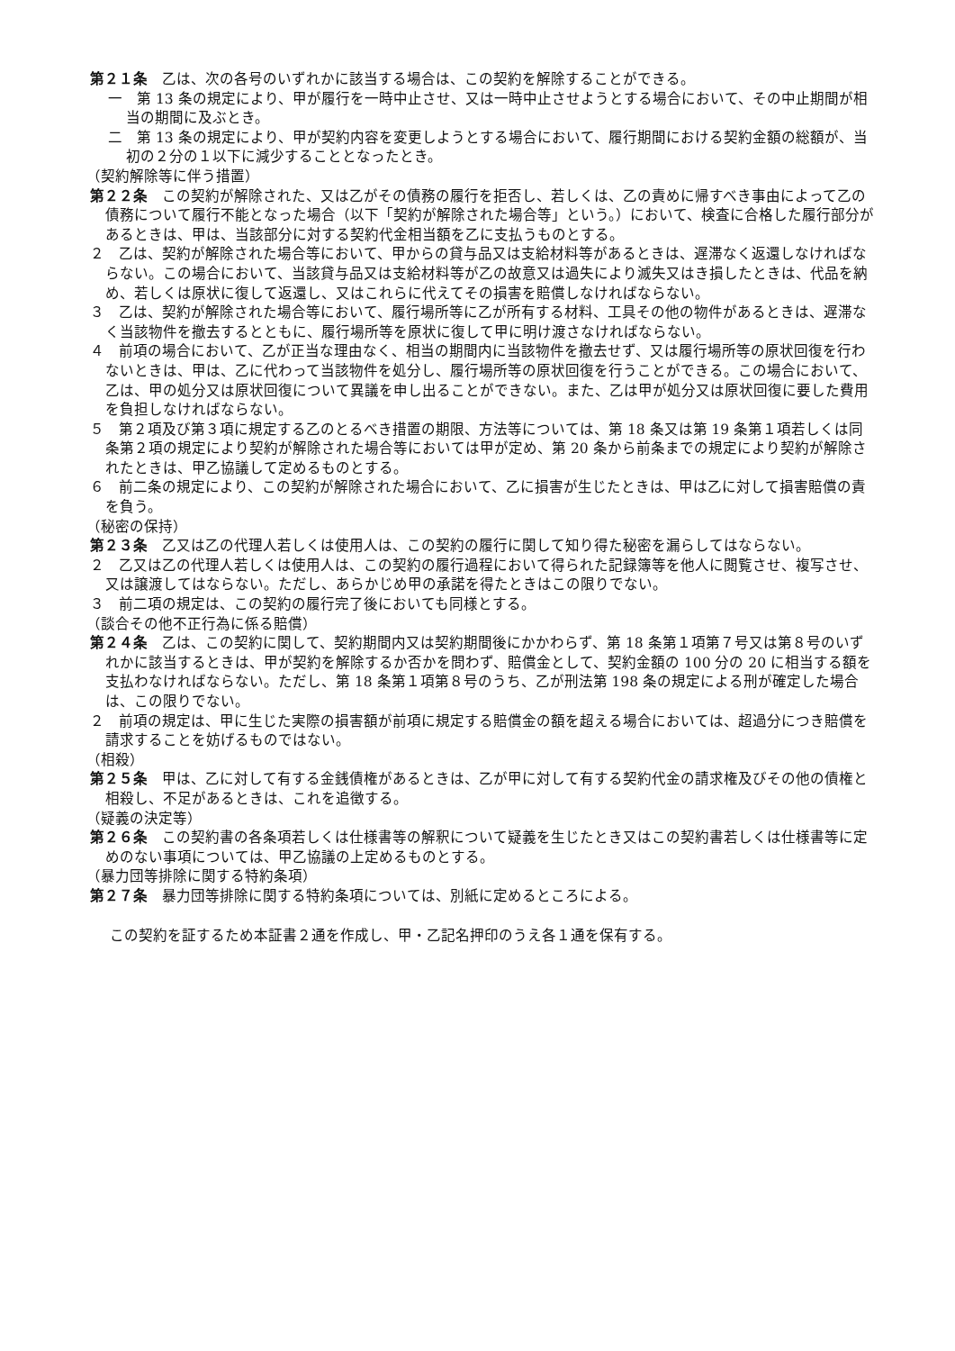第２１条　乙は、次の各号のいずれかに該当する場合は、この契約を解除することができる。
一　第 13 条の規定により、甲が履行を一時中止させ、又は一時中止させようとする場合において、その中止期間が相当の期間に及ぶとき。
二　第 13 条の規定により、甲が契約内容を変更しようとする場合において、履行期間における契約金額の総額が、当初の２分の１以下に減少することとなったとき。
（契約解除等に伴う措置）
第２２条　この契約が解除された、又は乙がその債務の履行を拒否し、若しくは、乙の責めに帰すべき事由によって乙の債務について履行不能となった場合（以下「契約が解除された場合等」という。）において、検査に合格した履行部分があるときは、甲は、当該部分に対する契約代金相当額を乙に支払うものとする。
２　乙は、契約が解除された場合等において、甲からの貸与品又は支給材料等があるときは、遅滞なく返還しなければならない。この場合において、当該貸与品又は支給材料等が乙の故意又は過失により滅失又はき損したときは、代品を納め、若しくは原状に復して返還し、又はこれらに代えてその損害を賠償しなければならない。
３　乙は、契約が解除された場合等において、履行場所等に乙が所有する材料、工具その他の物件があるときは、遅滞なく当該物件を撤去するとともに、履行場所等を原状に復して甲に明け渡さなければならない。
４　前項の場合において、乙が正当な理由なく、相当の期間内に当該物件を撤去せず、又は履行場所等の原状回復を行わないときは、甲は、乙に代わって当該物件を処分し、履行場所等の原状回復を行うことができる。この場合において、乙は、甲の処分又は原状回復について異議を申し出ることができない。また、乙は甲が処分又は原状回復に要した費用を負担しなければならない。
５　第２項及び第３項に規定する乙のとるべき措置の期限、方法等については、第 18 条又は第 19 条第１項若しくは同条第２項の規定により契約が解除された場合等においては甲が定め、第 20 条から前条までの規定により契約が解除されたときは、甲乙協議して定めるものとする。
６　前二条の規定により、この契約が解除された場合において、乙に損害が生じたときは、甲は乙に対して損害賠償の責を負う。
（秘密の保持）
第２３条　乙又は乙の代理人若しくは使用人は、この契約の履行に関して知り得た秘密を漏らしてはならない。
２　乙又は乙の代理人若しくは使用人は、この契約の履行過程において得られた記録簿等を他人に閲覧させ、複写させ、又は譲渡してはならない。ただし、あらかじめ甲の承諾を得たときはこの限りでない。
３　前二項の規定は、この契約の履行完了後においても同様とする。
（談合その他不正行為に係る賠償）
第２４条　乙は、この契約に関して、契約期間内又は契約期間後にかかわらず、第 18 条第１項第７号又は第８号のいずれかに該当するときは、甲が契約を解除するか否かを問わず、賠償金として、契約金額の 100 分の 20 に相当する額を支払わなければならない。ただし、第 18 条第１項第８号のうち、乙が刑法第 198 条の規定による刑が確定した場合は、この限りでない。
２　前項の規定は、甲に生じた実際の損害額が前項に規定する賠償金の額を超える場合においては、超過分につき賠償を請求することを妨げるものではない。
（相殺）
第２５条　甲は、乙に対して有する金銭債権があるときは、乙が甲に対して有する契約代金の請求権及びその他の債権と相殺し、不足があるときは、これを追徴する。
（疑義の決定等）
第２６条　この契約書の各条項若しくは仕様書等の解釈について疑義を生じたとき又はこの契約書若しくは仕様書等に定めのない事項については、甲乙協議の上定めるものとする。
（暴力団等排除に関する特約条項）
第２７条　暴力団等排除に関する特約条項については、別紙に定めるところによる。
この契約を証するため本証書２通を作成し、甲・乙記名押印のうえ各１通を保有する。